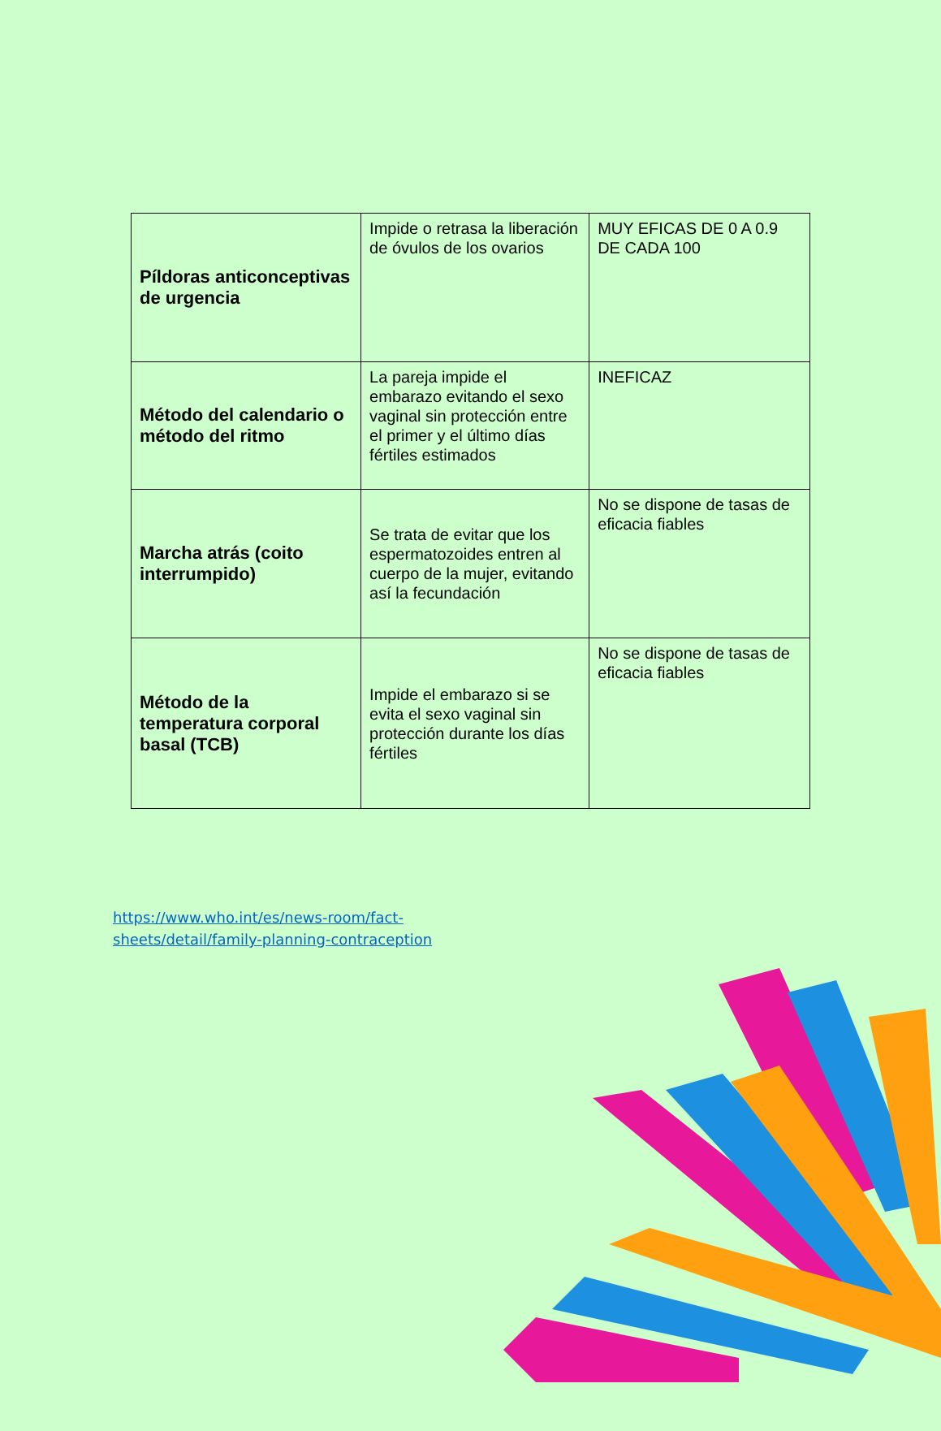| Píldoras anticonceptivas de urgencia | Impide o retrasa la liberación de óvulos de los ovarios | MUY EFICAS DE 0 A 0.9 DE CADA 100 |
| Método del calendario o método del ritmo | La pareja impide el embarazo evitando el sexo vaginal sin protección entre el primer y el último días fértiles estimados | INEFICAZ |
| Marcha atrás (coito interrumpido) | Se trata de evitar que los espermatozoides entren al cuerpo de la mujer, evitando así la fecundación | No se dispone de tasas de eficacia fiables |
| Método de la temperatura corporal basal (TCB) | Impide el embarazo si se evita el sexo vaginal sin protección durante los días fértiles | No se dispone de tasas de eficacia fiables |
https://www.who.int/es/news-room/fact-
sheets/detail/family-planning-contraception